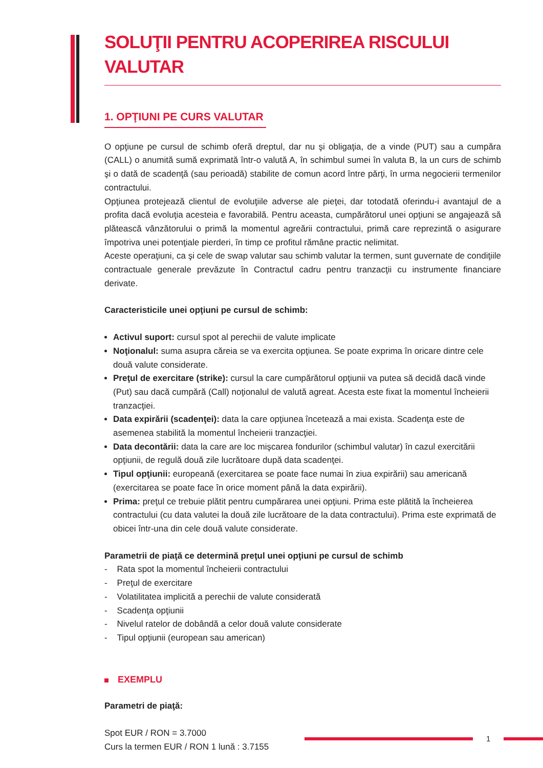SOLUŢII PENTRU ACOPERIREA RISCULUI VALUTAR
1. OPŢIUNI PE CURS VALUTAR
O opţiune pe cursul de schimb oferă dreptul, dar nu şi obligaţia, de a vinde (PUT) sau a cumpăra (CALL) o anumită sumă exprimată într-o valută A, în schimbul sumei în valuta B, la un curs de schimb şi o dată de scadenţă (sau perioadă) stabilite de comun acord între părţi, în urma negocierii termenilor contractului.
Opţiunea protejează clientul de evoluţiile adverse ale pieţei, dar totodată oferindu-i avantajul de a profita dacă evoluţia acesteia e favorabilă. Pentru aceasta, cumpărătorul unei opţiuni se angajează să plătească vânzătorului o primă la momentul agreării contractului, primă care reprezintă o asigurare împotriva unei potenţiale pierderi, în timp ce profitul rămâne practic nelimitat.
Aceste operaţiuni, ca şi cele de swap valutar sau schimb valutar la termen, sunt guvernate de condiţiile contractuale generale prevăzute în Contractul cadru pentru tranzacţii cu instrumente financiare derivate.
Caracteristicile unei opţiuni pe cursul de schimb:
Activul suport: cursul spot al perechii de valute implicate
Noţionalul: suma asupra căreia se va exercita opţiunea. Se poate exprima în oricare dintre cele două valute considerate.
Preţul de exercitare (strike): cursul la care cumpărătorul opţiunii va putea să decidă dacă vinde (Put) sau dacă cumpără (Call) noţionalul de valută agreat. Acesta este fixat la momentul încheierii tranzacţiei.
Data expirării (scadenţei): data la care opţiunea încetează a mai exista. Scadenţa este de asemenea stabilită la momentul încheierii tranzacţiei.
Data decontării: data la care are loc mişcarea fondurilor (schimbul valutar) în cazul exercitării opţiunii, de regulă două zile lucrătoare după data scadenţei.
Tipul opţiunii: europeană (exercitarea se poate face numai în ziua expirării) sau americană (exercitarea se poate face în orice moment până la data expirării).
Prima: preţul ce trebuie plătit pentru cumpărarea unei opţiuni. Prima este plătită la încheierea contractului (cu data valutei la două zile lucrătoare de la data contractului). Prima este exprimată de obicei într-una din cele două valute considerate.
Parametrii de piaţă ce determină preţul unei opţiuni pe cursul de schimb
- Rata spot la momentul încheierii contractului
- Preţul de exercitare
- Volatilitatea implicită a perechii de valute considerată
- Scadenţa opţiunii
- Nivelul ratelor de dobândă a celor două valute considerate
- Tipul opţiunii (european sau american)
EXEMPLU
Parametri de piaţă:
Spot EUR / RON = 3.7000
Curs la termen EUR / RON 1 lună : 3.7155
1